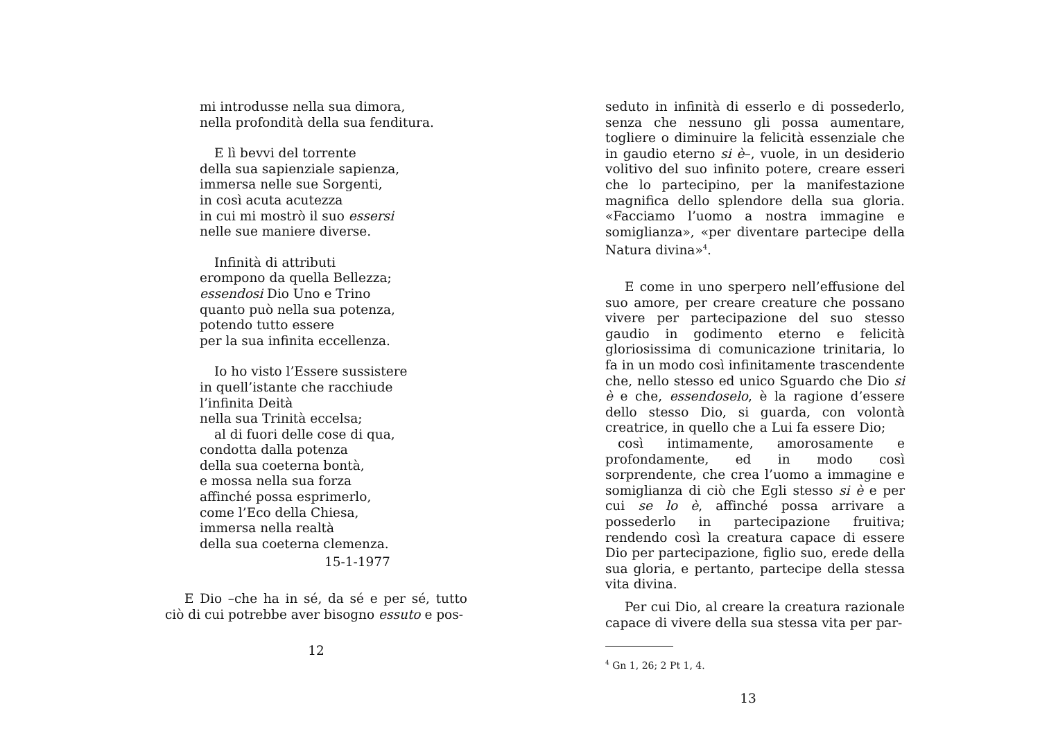mi introdusse nella sua dimora,
nella profondità della sua fenditura.
E lì bevvi del torrente
della sua sapienziale sapienza,
immersa nelle sue Sorgenti,
in così acuta acutezza
in cui mi mostrò il suo essersi
nelle sue maniere diverse.
Infinità di attributi
erompono da quella Bellezza;
essendosi Dio Uno e Trino
quanto può nella sua potenza,
potendo tutto essere
per la sua infinita eccellenza.
Io ho visto l’Essere sussistere
in quell’istante che racchiude
l’infinita Deità
nella sua Trinità eccelsa;
al di fuori delle cose di qua,
condotta dalla potenza
della sua coeterna bontà,
e mossa nella sua forza
affinché possa esprimerlo,
come l’Eco della Chiesa,
immersa nella realtà
della sua coeterna clemenza.
15-1-1977
E Dio –che ha in sé, da sé e per sé, tutto ciò di cui potrebbe aver bisogno essuto e pos-
12
seduto in infinità di esserlo e di possederlo, senza che nessuno gli possa aumentare, togliere o diminuire la felicità essenziale che in gaudio eterno si è–, vuole, in un desiderio volitivo del suo infinito potere, creare esseri che lo partecipino, per la manifestazione magnifica dello splendore della sua gloria. «Facciamo l’uomo a nostra immagine e somiglianza», «per diventare partecipe della Natura divina»<sup>4</sup>.
E come in uno sperpero nell’effusione del suo amore, per creare creature che possano vivere per partecipazione del suo stesso gaudio in godimento eterno e felicità gloriosissima di comunicazione trinitaria, lo fa in un modo così infinitamente trascendente che, nello stesso ed unico Sguardo che Dio si è e che, essendoselo, è la ragione d’essere dello stesso Dio, si guarda, con volontà creatrice, in quello che a Lui fa essere Dio;
così intimamente, amorosamente e profondamente, ed in modo così sorprendente, che crea l’uomo a immagine e somiglianza di ciò che Egli stesso si è e per cui se lo è, affinché possa arrivare a possederlo in partecipazione fruitiva; rendendo così la creatura capace di essere Dio per partecipazione, figlio suo, erede della sua gloria, e pertanto, partecipe della stessa vita divina.
Per cui Dio, al creare la creatura razionale capace di vivere della sua stessa vita per par-
<sup>4</sup> Gn 1, 26; 2 Pt 1, 4.
13